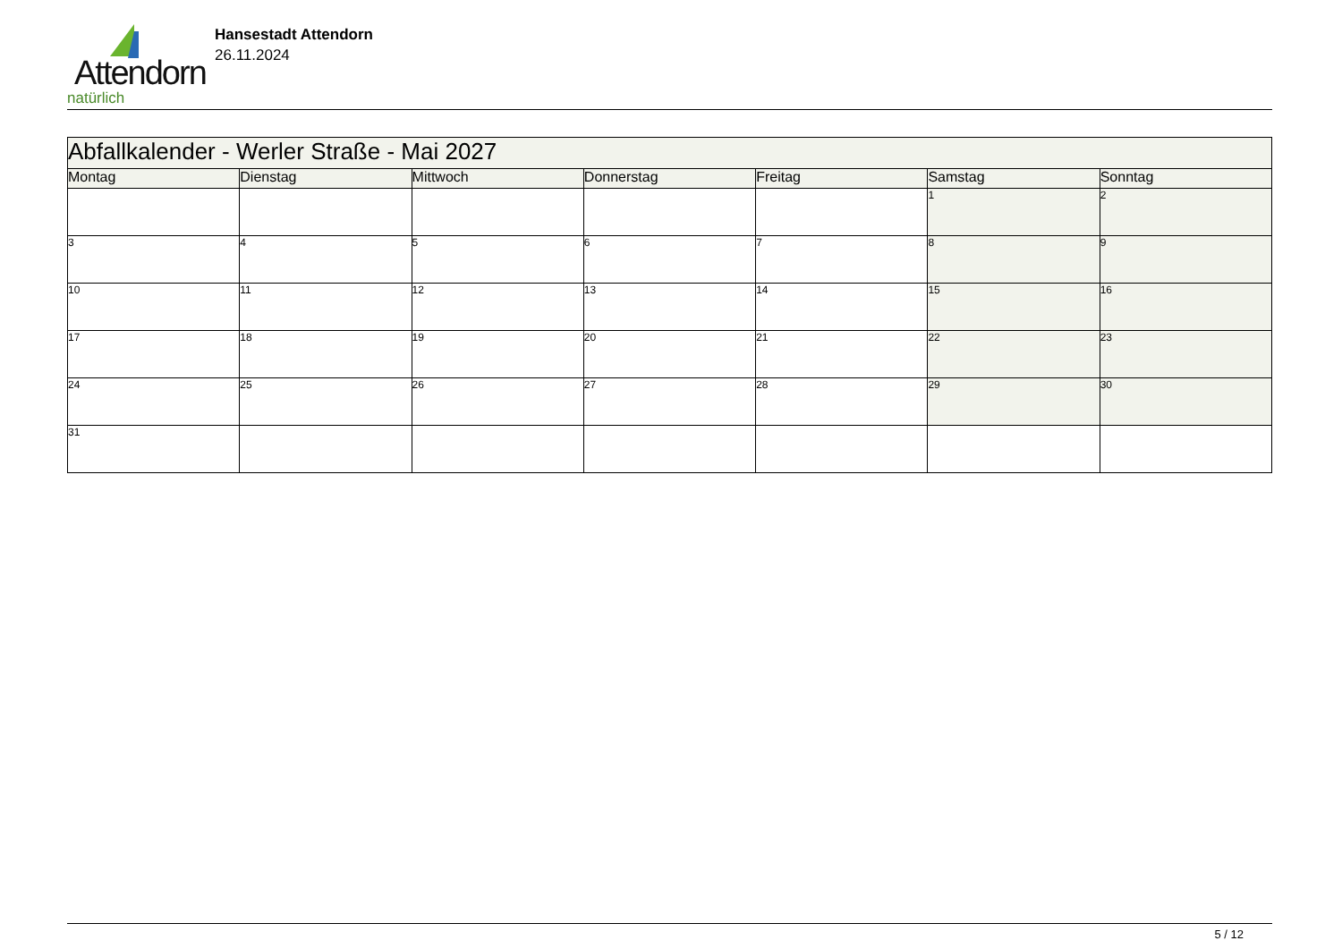Attendorn
natürlich
Hansestadt Attendorn
26.11.2024
| Abfallkalender - Werler Straße - Mai 2027 | | | | | | |
| --- | --- | --- | --- | --- | --- | --- |
| Montag | Dienstag | Mittwoch | Donnerstag | Freitag | Samstag | Sonntag |
| | | | | | 1 | 2 |
| 3 | 4 | 5 | 6 | 7 | 8 | 9 |
| 10 | 11 | 12 | 13 | 14 | 15 | 16 |
| 17 | 18 | 19 | 20 | 21 | 22 | 23 |
| 24 | 25 | 26 | 27 | 28 | 29 | 30 |
| 31 | | | | | | |
5 / 12